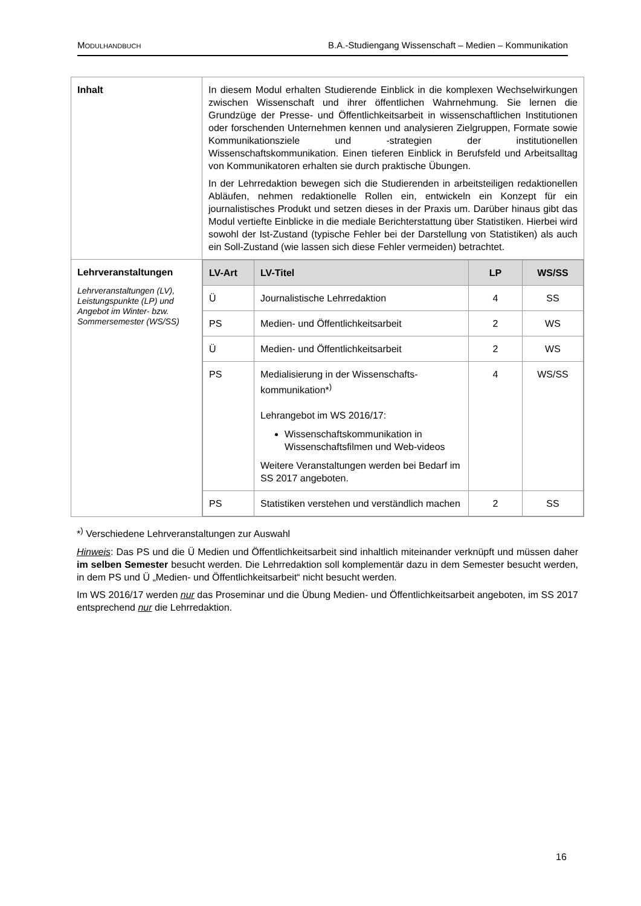MODULHANDBUCH B.A.-Studiengang Wissenschaft – Medien – Kommunikation
| Inhalt | In diesem Modul erhalten Studierende Einblick in die komplexen Wechselwirkungen zwischen Wissenschaft und ihrer öffentlichen Wahrnehmung. Sie lernen die Grundzüge der Presse- und Öffentlichkeitsarbeit in wissenschaftlichen Institutionen oder forschenden Unternehmen kennen und analysieren Zielgruppen, Formate sowie Kommunikationsziele und -strategien der institutionellen Wissenschaftskommunikation. Einen tieferen Einblick in Berufsfeld und Arbeitsalltag von Kommunikatoren erhalten sie durch praktische Übungen. In der Lehrredaktion bewegen sich die Studierenden in arbeitsteiligen redaktionellen Abläufen, nehmen redaktionelle Rollen ein, entwickeln ein Konzept für ein journalistisches Produkt und setzen dieses in der Praxis um. Darüber hinaus gibt das Modul vertiefte Einblicke in die mediale Berichterstattung über Statistiken. Hierbei wird sowohl der Ist-Zustand (typische Fehler bei der Darstellung von Statistiken) als auch ein Soll-Zustand (wie lassen sich diese Fehler vermeiden) betrachtet. |
| Lehrveranstaltungen Lehrveranstaltungen (LV), Leistungspunkte (LP) und Angebot im Winter- bzw. Sommersemester (WS/SS) | / LV-Art / LV-Titel / LP / WS/SS / / --- / --- / --- / --- / / Ü / Journalistische Lehrredaktion / 4 / SS / / PS / Medien- und Öffentlichkeitsarbeit / 2 / WS / / Ü / Medien- und Öffentlichkeitsarbeit / 2 / WS / / PS / Medialisierung in der Wissenschafts-kommunikation*<sup>)</sup> Lehrangebot im WS 2016/17: Wissenschaftskommunikation in Wissenschaftsfilmen und Web-videos Weitere Veranstaltungen werden bei Bedarf im SS 2017 angeboten. / 4 / WS/SS / / PS / Statistiken verstehen und verständlich machen / 2 / SS / |
*<sup>)</sup> Verschiedene Lehrveranstaltungen zur Auswahl
Hinweis: Das PS und die Ü Medien und Öffentlichkeitsarbeit sind inhaltlich miteinander verknüpft und müssen daher im selben Semester besucht werden. Die Lehrredaktion soll komplementär dazu in dem Semester besucht werden, in dem PS und Ü „Medien- und Öffentlichkeitsarbeit“ nicht besucht werden.
Im WS 2016/17 werden nur das Proseminar und die Übung Medien- und Öffentlichkeitsarbeit angeboten, im SS 2017 entsprechend nur die Lehrredaktion.
16